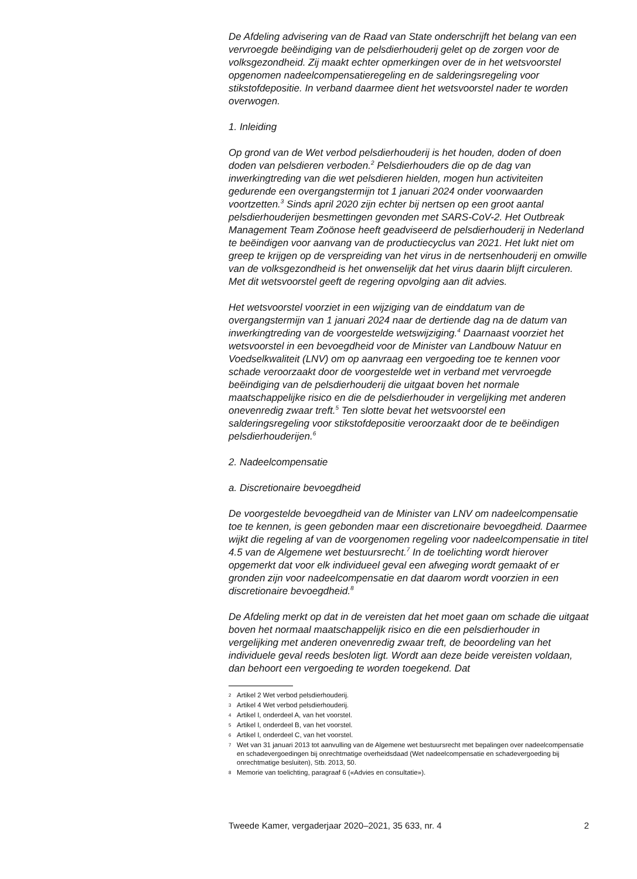De Afdeling advisering van de Raad van State onderschrijft het belang van een vervroegde beëindiging van de pelsdierhouderij gelet op de zorgen voor de volksgezondheid. Zij maakt echter opmerkingen over de in het wetsvoorstel opgenomen nadeelcompensatieregeling en de salderingsregeling voor stikstofdepositie. In verband daarmee dient het wetsvoorstel nader te worden overwogen.
1. Inleiding
Op grond van de Wet verbod pelsdierhouderij is het houden, doden of doen doden van pelsdieren verboden.<sup>2</sup> Pelsdierhouders die op de dag van inwerkingtreding van die wet pelsdieren hielden, mogen hun activiteiten gedurende een overgangstermijn tot 1 januari 2024 onder voorwaarden voortzetten.<sup>3</sup> Sinds april 2020 zijn echter bij nertsen op een groot aantal pelsdierhouderijen besmettingen gevonden met SARS-CoV-2. Het Outbreak Management Team Zoönose heeft geadviseerd de pelsdierhouderij in Nederland te beëindigen voor aanvang van de productiecyclus van 2021. Het lukt niet om greep te krijgen op de verspreiding van het virus in de nertsenhouderij en omwille van de volksgezondheid is het onwenselijk dat het virus daarin blijft circuleren. Met dit wetsvoorstel geeft de regering opvolging aan dit advies.
Het wetsvoorstel voorziet in een wijziging van de einddatum van de overgangstermijn van 1 januari 2024 naar de dertiende dag na de datum van inwerkingtreding van de voorgestelde wetswijziging.<sup>4</sup> Daarnaast voorziet het wetsvoorstel in een bevoegdheid voor de Minister van Landbouw Natuur en Voedselkwaliteit (LNV) om op aanvraag een vergoeding toe te kennen voor schade veroorzaakt door de voorgestelde wet in verband met vervroegde beëindiging van de pelsdierhouderij die uitgaat boven het normale maatschappelijke risico en die de pelsdierhouder in vergelijking met anderen onevenredig zwaar treft.<sup>5</sup> Ten slotte bevat het wetsvoorstel een salderingsregeling voor stikstofdepositie veroorzaakt door de te beëindigen pelsdierhouderijen.<sup>6</sup>
2. Nadeelcompensatie
a. Discretionaire bevoegdheid
De voorgestelde bevoegdheid van de Minister van LNV om nadeelcompensatie toe te kennen, is geen gebonden maar een discretionaire bevoegdheid. Daarmee wijkt die regeling af van de voorgenomen regeling voor nadeelcompensatie in titel 4.5 van de Algemene wet bestuursrecht.<sup>7</sup> In de toelichting wordt hierover opgemerkt dat voor elk individueel geval een afweging wordt gemaakt of er gronden zijn voor nadeelcompensatie en dat daarom wordt voorzien in een discretionaire bevoegdheid.<sup>8</sup>
De Afdeling merkt op dat in de vereisten dat het moet gaan om schade die uitgaat boven het normaal maatschappelijk risico en die een pelsdierhouder in vergelijking met anderen onevenredig zwaar treft, de beoordeling van het individuele geval reeds besloten ligt. Wordt aan deze beide vereisten voldaan, dan behoort een vergoeding te worden toegekend. Dat
2 Artikel 2 Wet verbod pelsdierhouderij.
3 Artikel 4 Wet verbod pelsdierhouderij.
4 Artikel I, onderdeel A, van het voorstel.
5 Artikel I, onderdeel B, van het voorstel.
6 Artikel I, onderdeel C, van het voorstel.
7 Wet van 31 januari 2013 tot aanvulling van de Algemene wet bestuursrecht met bepalingen over nadeelcompensatie en schadevergoedingen bij onrechtmatige overheidsdaad (Wet nadeelcompensatie en schadevergoeding bij onrechtmatige besluiten), Stb. 2013, 50.
8 Memorie van toelichting, paragraaf 6 («Advies en consultatie»).
Tweede Kamer, vergaderjaar 2020–2021, 35 633, nr. 4 2